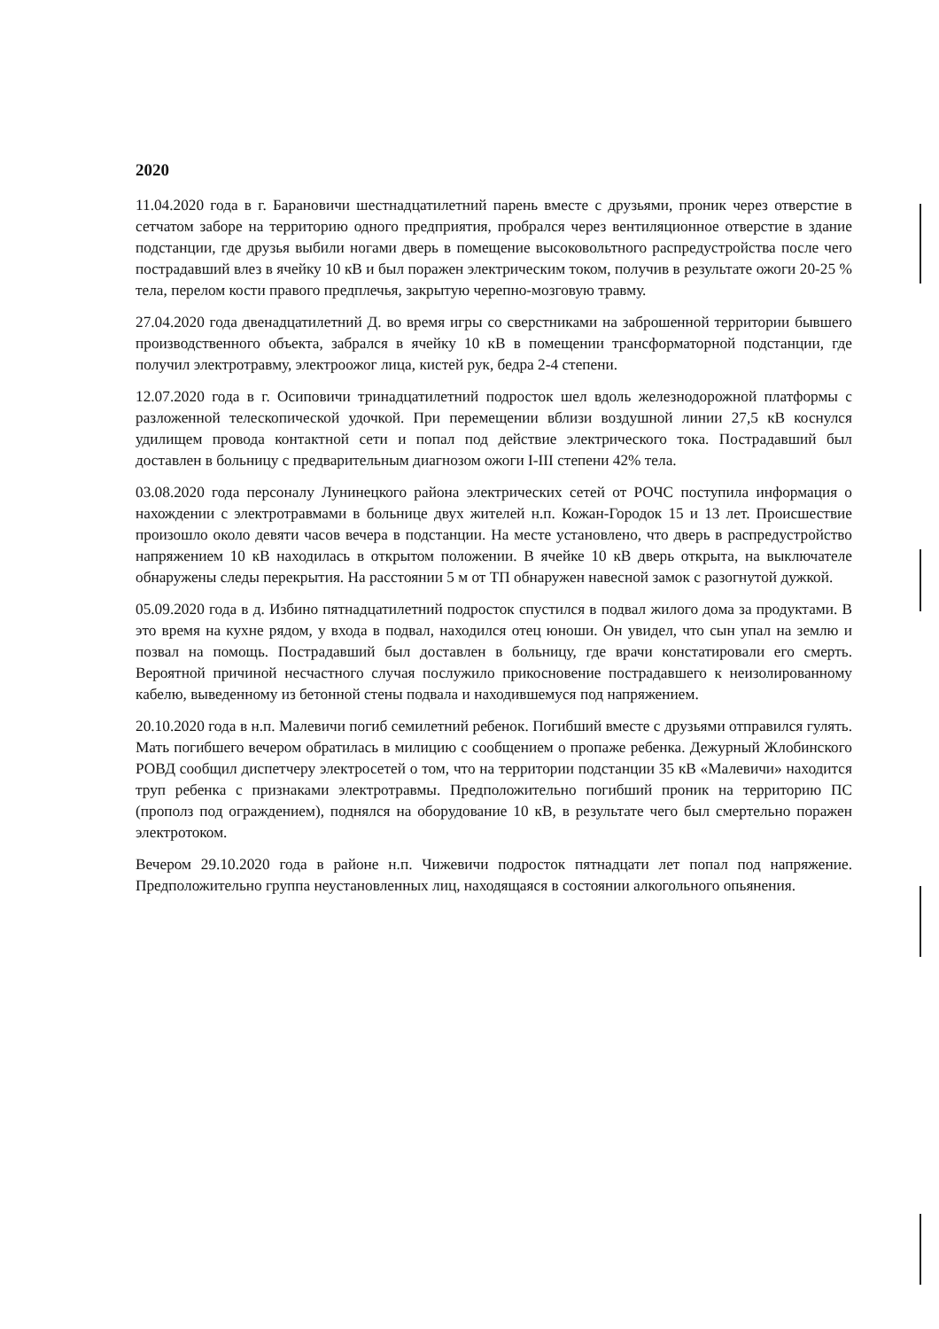2020
11.04.2020 года в г. Барановичи шестнадцатилетний парень вместе с друзьями, проник через отверстие в сетчатом заборе на территорию одного предприятия, пробрался через вентиляционное отверстие в здание подстанции, где друзья выбили ногами дверь в помещение высоковольтного распредустройства после чего пострадавший влез в ячейку 10 кВ и был поражен электрическим током, получив в результате ожоги 20-25 % тела, перелом кости правого предплечья, закрытую черепно-мозговую травму.
27.04.2020 года двенадцатилетний Д. во время игры со сверстниками на заброшенной территории бывшего производственного объекта, забрался в ячейку 10 кВ в помещении трансформаторной подстанции, где получил электротравму, электроожог лица, кистей рук, бедра 2-4 степени.
12.07.2020 года в г. Осиповичи тринадцатилетний подросток шел вдоль железнодорожной платформы с разложенной телескопической удочкой. При перемещении вблизи воздушной линии 27,5 кВ коснулся удилищем провода контактной сети и попал под действие электрического тока. Пострадавший был доставлен в больницу с предварительным диагнозом ожоги I-III степени 42% тела.
03.08.2020 года персоналу Лунинецкого района электрических сетей от РОЧС поступила информация о нахождении с электротравмами в больнице двух жителей н.п. Кожан-Городок 15 и 13 лет. Происшествие произошло около девяти часов вечера в подстанции. На месте установлено, что дверь в распредустройство напряжением 10 кВ находилась в открытом положении. В ячейке 10 кВ дверь открыта, на выключателе обнаружены следы перекрытия. На расстоянии 5 м от ТП обнаружен навесной замок с разогнутой дужкой.
05.09.2020 года в д. Избино пятнадцатилетний подросток спустился в подвал жилого дома за продуктами. В это время на кухне рядом, у входа в подвал, находился отец юноши. Он увидел, что сын упал на землю и позвал на помощь. Пострадавший был доставлен в больницу, где врачи констатировали его смерть. Вероятной причиной несчастного случая послужило прикосновение пострадавшего к неизолированному кабелю, выведенному из бетонной стены подвала и находившемуся под напряжением.
20.10.2020 года в н.п. Малевичи погиб семилетний ребенок. Погибший вместе с друзьями отправился гулять. Мать погибшего вечером обратилась в милицию с сообщением о пропаже ребенка. Дежурный Жлобинского РОВД сообщил диспетчеру электросетей о том, что на территории подстанции 35 кВ «Малевичи» находится труп ребенка с признаками электротравмы. Предположительно погибший проник на территорию ПС (прополз под ограждением), поднялся на оборудование 10 кВ, в результате чего был смертельно поражен электротоком.
Вечером 29.10.2020 года в районе н.п. Чижевичи подросток пятнадцати лет попал под напряжение. Предположительно группа неустановленных лиц, находящаяся в состоянии алкогольного опьянения.